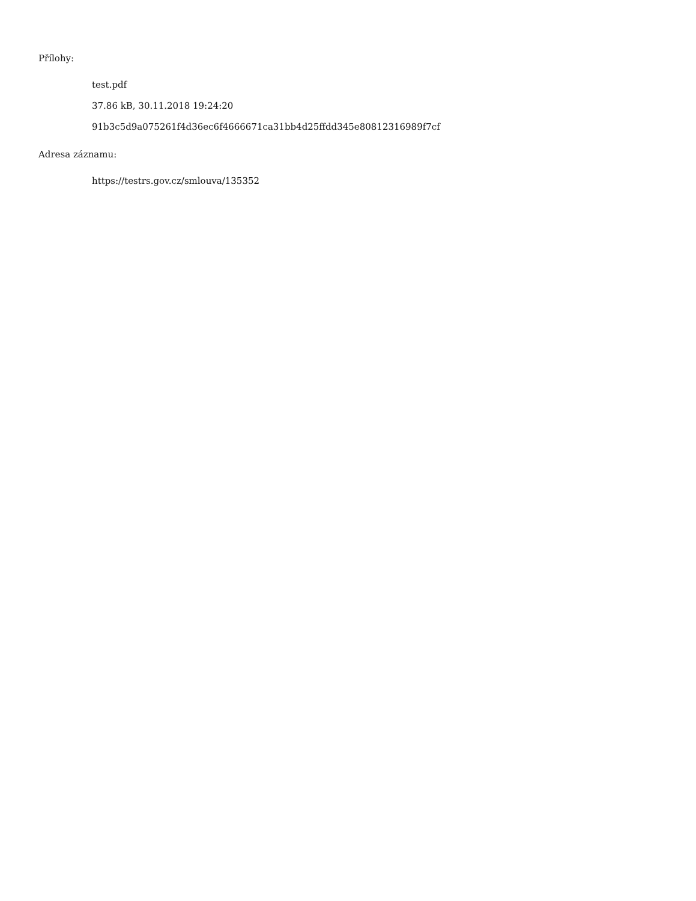Přílohy:
test.pdf
37.86 kB, 30.11.2018 19:24:20
91b3c5d9a075261f4d36ec6f4666671ca31bb4d25ffdd345e80812316989f7cf
Adresa záznamu:
https://testrs.gov.cz/smlouva/135352